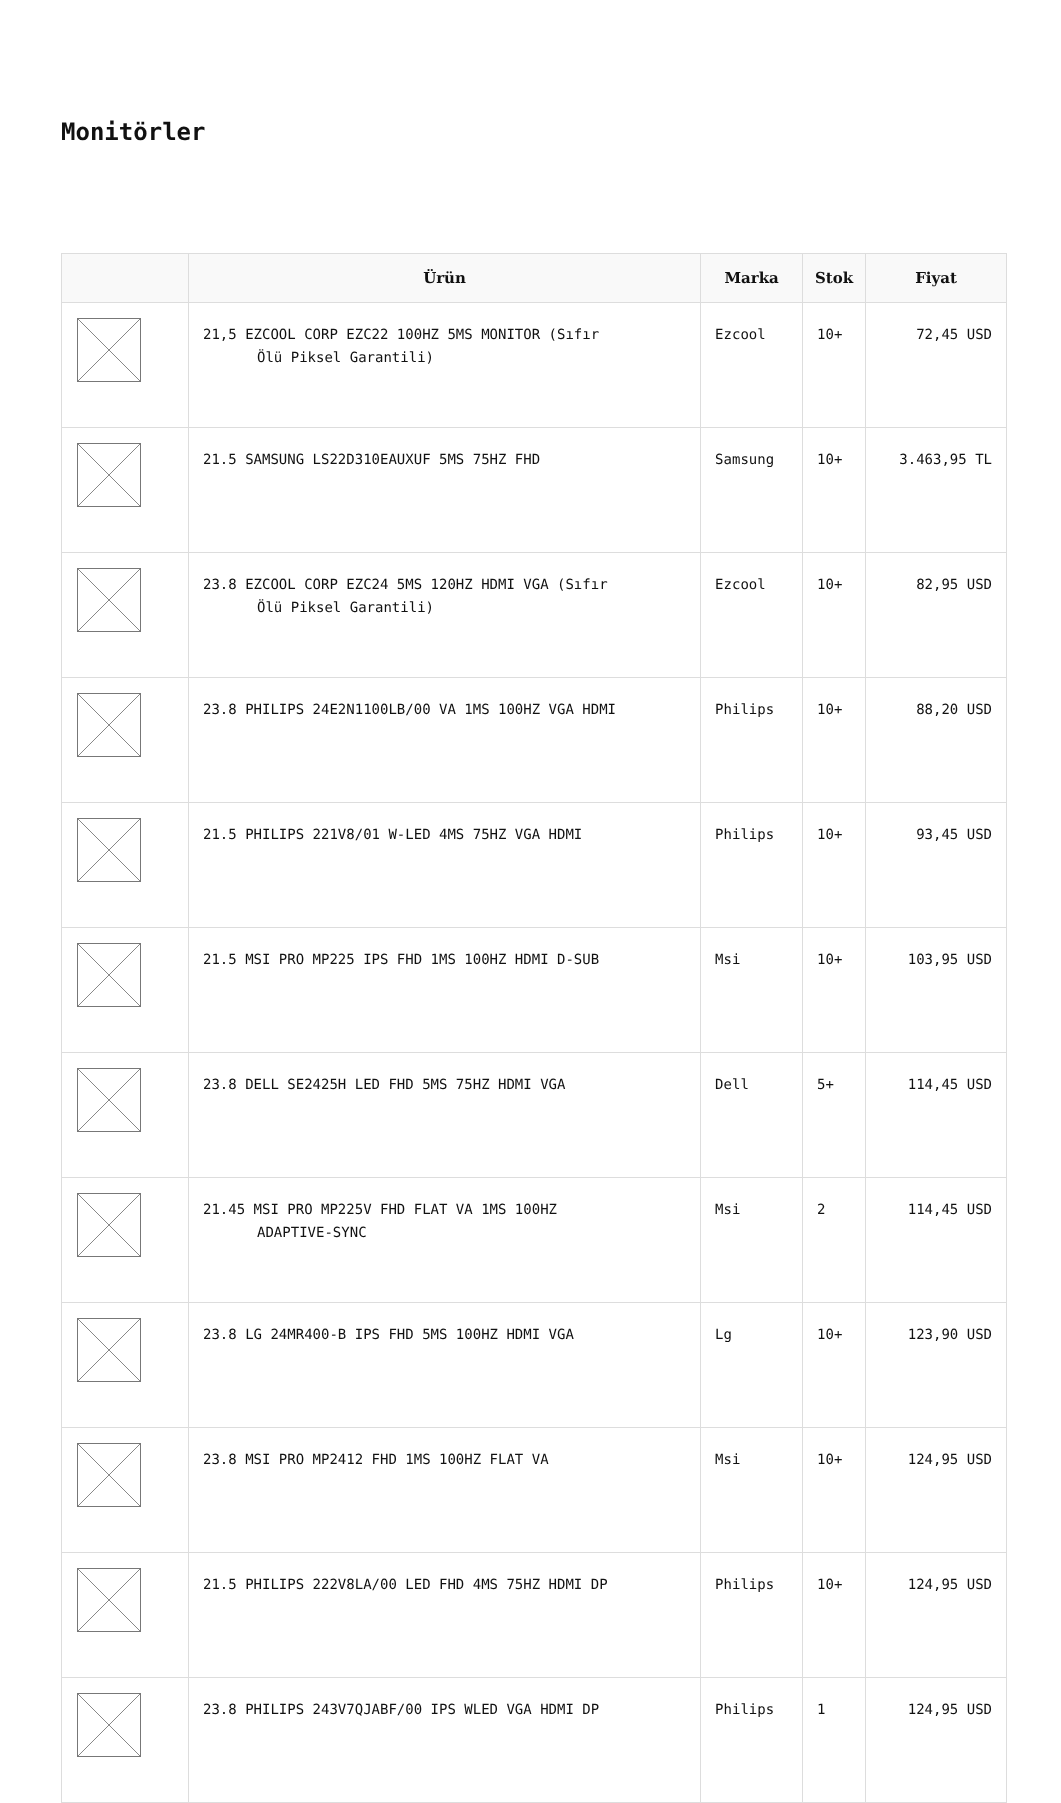Monitörler
| | Ürün | Marka | Stok | Fiyat |
| --- | --- | --- | --- | --- |
| | 21,5 EZCOOL CORP EZC22 100HZ 5MS MONITOR (Sıfır Ölü Piksel Garantili) | Ezcool | 10+ | 72,45 USD |
| | 21.5 SAMSUNG LS22D310EAUXUF 5MS 75HZ FHD | Samsung | 10+ | 3.463,95 TL |
| | 23.8 EZCOOL CORP EZC24 5MS 120HZ HDMI VGA (Sıfır Ölü Piksel Garantili) | Ezcool | 10+ | 82,95 USD |
| | 23.8 PHILIPS 24E2N1100LB/00 VA 1MS 100HZ VGA HDMI | Philips | 10+ | 88,20 USD |
| | 21.5 PHILIPS 221V8/01 W-LED 4MS 75HZ VGA HDMI | Philips | 10+ | 93,45 USD |
| | 21.5 MSI PRO MP225 IPS FHD 1MS 100HZ HDMI D-SUB | Msi | 10+ | 103,95 USD |
| | 23.8 DELL SE2425H LED FHD 5MS 75HZ HDMI VGA | Dell | 5+ | 114,45 USD |
| | 21.45 MSI PRO MP225V FHD FLAT VA 1MS 100HZ ADAPTIVE-SYNC | Msi | 2 | 114,45 USD |
| | 23.8 LG 24MR400-B IPS FHD 5MS 100HZ HDMI VGA | Lg | 10+ | 123,90 USD |
| | 23.8 MSI PRO MP2412 FHD 1MS 100HZ FLAT VA | Msi | 10+ | 124,95 USD |
| | 21.5 PHILIPS 222V8LA/00 LED FHD 4MS 75HZ HDMI DP | Philips | 10+ | 124,95 USD |
| | 23.8 PHILIPS 243V7QJABF/00 IPS WLED VGA HDMI DP | Philips | 1 | 124,95 USD |